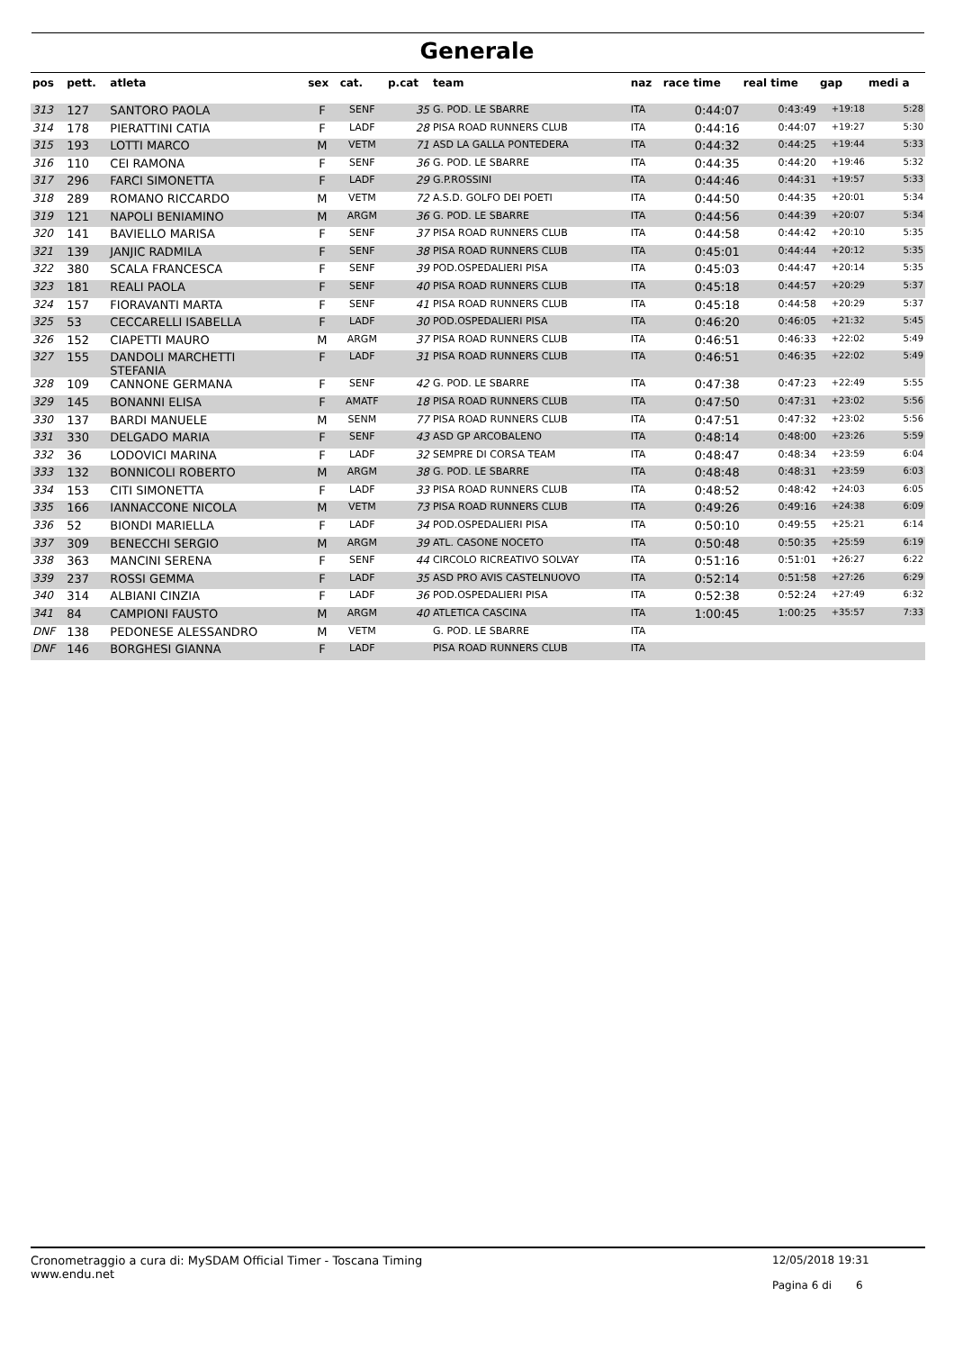Generale
| pos | pett. | atleta | sex | cat. | p.cat | team | naz | race time | real time | gap | medi a |
| --- | --- | --- | --- | --- | --- | --- | --- | --- | --- | --- | --- |
| 313 | 127 | SANTORO PAOLA | F | SENF | 35 | G. POD. LE SBARRE | ITA | 0:44:07 | 0:43:49 | +19:18 | 5:28 |
| 314 | 178 | PIERATTINI CATIA | F | LADF | 28 | PISA ROAD RUNNERS CLUB | ITA | 0:44:16 | 0:44:07 | +19:27 | 5:30 |
| 315 | 193 | LOTTI MARCO | M | VETM | 71 | ASD LA GALLA PONTEDERA | ITA | 0:44:32 | 0:44:25 | +19:44 | 5:33 |
| 316 | 110 | CEI RAMONA | F | SENF | 36 | G. POD. LE SBARRE | ITA | 0:44:35 | 0:44:20 | +19:46 | 5:32 |
| 317 | 296 | FARCI SIMONETTA | F | LADF | 29 | G.P.ROSSINI | ITA | 0:44:46 | 0:44:31 | +19:57 | 5:33 |
| 318 | 289 | ROMANO RICCARDO | M | VETM | 72 | A.S.D. GOLFO DEI POETI | ITA | 0:44:50 | 0:44:35 | +20:01 | 5:34 |
| 319 | 121 | NAPOLI BENIAMINO | M | ARGM | 36 | G. POD. LE SBARRE | ITA | 0:44:56 | 0:44:39 | +20:07 | 5:34 |
| 320 | 141 | BAVIELLO MARISA | F | SENF | 37 | PISA ROAD RUNNERS CLUB | ITA | 0:44:58 | 0:44:42 | +20:10 | 5:35 |
| 321 | 139 | JANJIC RADMILA | F | SENF | 38 | PISA ROAD RUNNERS CLUB | ITA | 0:45:01 | 0:44:44 | +20:12 | 5:35 |
| 322 | 380 | SCALA FRANCESCA | F | SENF | 39 | POD.OSPEDALIERI PISA | ITA | 0:45:03 | 0:44:47 | +20:14 | 5:35 |
| 323 | 181 | REALI PAOLA | F | SENF | 40 | PISA ROAD RUNNERS CLUB | ITA | 0:45:18 | 0:44:57 | +20:29 | 5:37 |
| 324 | 157 | FIORAVANTI MARTA | F | SENF | 41 | PISA ROAD RUNNERS CLUB | ITA | 0:45:18 | 0:44:58 | +20:29 | 5:37 |
| 325 | 53 | CECCARELLI ISABELLA | F | LADF | 30 | POD.OSPEDALIERI PISA | ITA | 0:46:20 | 0:46:05 | +21:32 | 5:45 |
| 326 | 152 | CIAPETTI MAURO | M | ARGM | 37 | PISA ROAD RUNNERS CLUB | ITA | 0:46:51 | 0:46:33 | +22:02 | 5:49 |
| 327 | 155 | DANDOLI MARCHETTI STEFANIA | F | LADF | 31 | PISA ROAD RUNNERS CLUB | ITA | 0:46:51 | 0:46:35 | +22:02 | 5:49 |
| 328 | 109 | CANNONE GERMANA | F | SENF | 42 | G. POD. LE SBARRE | ITA | 0:47:38 | 0:47:23 | +22:49 | 5:55 |
| 329 | 145 | BONANNI ELISA | F | AMATF | 18 | PISA ROAD RUNNERS CLUB | ITA | 0:47:50 | 0:47:31 | +23:02 | 5:56 |
| 330 | 137 | BARDI MANUELE | M | SENM | 77 | PISA ROAD RUNNERS CLUB | ITA | 0:47:51 | 0:47:32 | +23:02 | 5:56 |
| 331 | 330 | DELGADO MARIA | F | SENF | 43 | ASD GP ARCOBALENO | ITA | 0:48:14 | 0:48:00 | +23:26 | 5:59 |
| 332 | 36 | LODOVICI MARINA | F | LADF | 32 | SEMPRE DI CORSA TEAM | ITA | 0:48:47 | 0:48:34 | +23:59 | 6:04 |
| 333 | 132 | BONNICOLI ROBERTO | M | ARGM | 38 | G. POD. LE SBARRE | ITA | 0:48:48 | 0:48:31 | +23:59 | 6:03 |
| 334 | 153 | CITI SIMONETTA | F | LADF | 33 | PISA ROAD RUNNERS CLUB | ITA | 0:48:52 | 0:48:42 | +24:03 | 6:05 |
| 335 | 166 | IANNACCONE NICOLA | M | VETM | 73 | PISA ROAD RUNNERS CLUB | ITA | 0:49:26 | 0:49:16 | +24:38 | 6:09 |
| 336 | 52 | BIONDI MARIELLA | F | LADF | 34 | POD.OSPEDALIERI PISA | ITA | 0:50:10 | 0:49:55 | +25:21 | 6:14 |
| 337 | 309 | BENECCHI SERGIO | M | ARGM | 39 | ATL. CASONE NOCETO | ITA | 0:50:48 | 0:50:35 | +25:59 | 6:19 |
| 338 | 363 | MANCINI SERENA | F | SENF | 44 | CIRCOLO RICREATIVO SOLVAY | ITA | 0:51:16 | 0:51:01 | +26:27 | 6:22 |
| 339 | 237 | ROSSI GEMMA | F | LADF | 35 | ASD PRO AVIS CASTELNUOVO | ITA | 0:52:14 | 0:51:58 | +27:26 | 6:29 |
| 340 | 314 | ALBIANI CINZIA | F | LADF | 36 | POD.OSPEDALIERI PISA | ITA | 0:52:38 | 0:52:24 | +27:49 | 6:32 |
| 341 | 84 | CAMPIONI FAUSTO | M | ARGM | 40 | ATLETICA CASCINA | ITA | 1:00:45 | 1:00:25 | +35:57 | 7:33 |
| DNF | 138 | PEDONESE ALESSANDRO | M | VETM | | G. POD. LE SBARRE | ITA | | | | |
| DNF | 146 | BORGHESI GIANNA | F | LADF | | PISA ROAD RUNNERS CLUB | ITA | | | | |
Cronometraggio a cura di: MySDAM Official Timer - Toscana Timing
www.endu.net
12/05/2018 19:31
Pagina 6 di 6